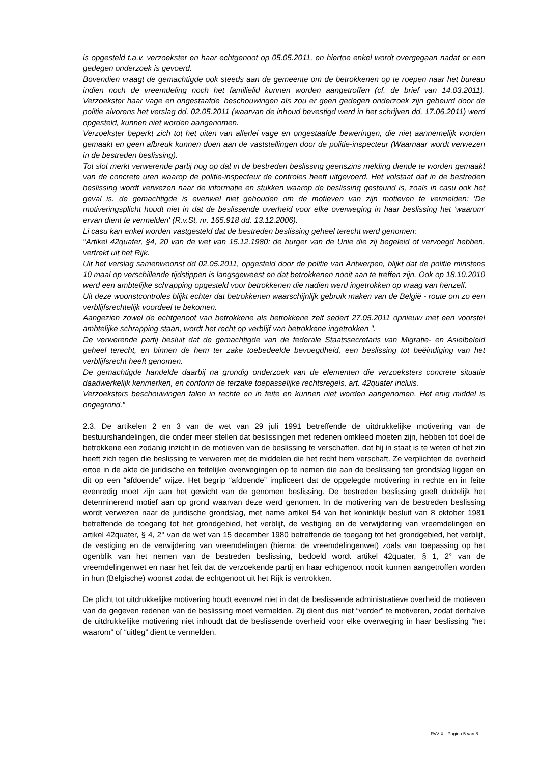is opgesteld t.a.v. verzoekster en haar echtgenoot op 05.05.2011, en hiertoe enkel wordt overgegaan nadat er een gedegen onderzoek is gevoerd.
Bovendien vraagt de gemachtigde ook steeds aan de gemeente om de betrokkenen op te roepen naar het bureau indien noch de vreemdeling noch het familielid kunnen worden aangetroffen (cf. de brief van 14.03.2011). Verzoekster haar vage en ongestaafde_beschouwingen als zou er geen gedegen onderzoek zijn gebeurd door de politie alvorens het verslag dd. 02.05.2011 (waarvan de inhoud bevestigd werd in het schrijven dd. 17.06.2011) werd opgesteld, kunnen niet worden aangenomen.
Verzoekster beperkt zich tot het uiten van allerlei vage en ongestaafde beweringen, die niet aannemelijk worden gemaakt en geen afbreuk kunnen doen aan de vaststellingen door de politie-inspecteur (Waarnaar wordt verwezen in de bestreden beslissing).
Tot slot merkt verwerende partij nog op dat in de bestreden beslissing geenszins melding diende te worden gemaakt van de concrete uren waarop de politie-inspecteur de controles heeft uitgevoerd. Het volstaat dat in de bestreden beslissing wordt verwezen naar de informatie en stukken waarop de beslissing gesteund is, zoals in casu ook het geval is. de gemachtigde is evenwel niet gehouden om de motieven van zijn motieven te vermelden: 'De motiveringsplicht houdt niet in dat de beslissende overheid voor elke overweging in haar beslissing het 'waarom' ervan dient te vermelden' (R.v.St, nr. 165.918 dd. 13.12.2006).
Li casu kan enkel worden vastgesteld dat de bestreden beslissing geheel terecht werd genomen:
"Artikel 42quater, §4, 20 van de wet van 15.12.1980: de burger van de Unie die zij begeleid of vervoegd hebben, vertrekt uit het Rijk.
Uit het verslag samenwoonst dd 02.05.2011, opgesteld door de politie van Antwerpen, blijkt dat de politie minstens 10 maal op verschillende tijdstippen is langsgeweest en dat betrokkenen nooit aan te treffen zijn. Ook op 18.10.2010 werd een ambtelijke schrapping opgesteld voor betrokkenen die nadien werd ingetrokken op vraag van henzelf.
Uit deze woonstcontroles blijkt echter dat betrokkenen waarschijnlijk gebruik maken van de België - route om zo een verblijfsrechtelijk voordeel te bekomen.
Aangezien zowel de echtgenoot van betrokkene als betrokkene zelf sedert 27.05.2011 opnieuw met een voorstel ambtelijke schrapping staan, wordt het recht op verblijf van betrokkene ingetrokken ".
De verwerende partij besluit dat de gemachtigde van de federale Staatssecretaris van Migratie- en Asielbeleid geheel terecht, en binnen de hem ter zake toebedeelde bevoegdheid, een beslissing tot beëindiging van het verblijfsrecht heeft genomen.
De gemachtigde handelde daarbij na grondig onderzoek van de elementen die verzoeksters concrete situatie daadwerkelijk kenmerken, en conform de terzake toepasselijke rechtsregels, art. 42quater incluis.
Verzoeksters beschouwingen falen in rechte en in feite en kunnen niet worden aangenomen. Het enig middel is ongegrond.”
2.3. De artikelen 2 en 3 van de wet van 29 juli 1991 betreffende de uitdrukkelijke motivering van de bestuurshandelingen, die onder meer stellen dat beslissingen met redenen omkleed moeten zijn, hebben tot doel de betrokkene een zodanig inzicht in de motieven van de beslissing te verschaffen, dat hij in staat is te weten of het zin heeft zich tegen die beslissing te verweren met de middelen die het recht hem verschaft. Ze verplichten de overheid ertoe in de akte de juridische en feitelijke overwegingen op te nemen die aan de beslissing ten grondslag liggen en dit op een “afdoende” wijze. Het begrip “afdoende” impliceert dat de opgelegde motivering in rechte en in feite evenredig moet zijn aan het gewicht van de genomen beslissing. De bestreden beslissing geeft duidelijk het determinerend motief aan op grond waarvan deze werd genomen. In de motivering van de bestreden beslissing wordt verwezen naar de juridische grondslag, met name artikel 54 van het koninklijk besluit van 8 oktober 1981 betreffende de toegang tot het grondgebied, het verblijf, de vestiging en de verwijdering van vreemdelingen en artikel 42quater, § 4, 2° van de wet van 15 december 1980 betreffende de toegang tot het grondgebied, het verblijf, de vestiging en de verwijdering van vreemdelingen (hierna: de vreemdelingenwet) zoals van toepassing op het ogenblik van het nemen van de bestreden beslissing, bedoeld wordt artikel 42quater, § 1, 2° van de vreemdelingenwet en naar het feit dat de verzoekende partij en haar echtgenoot nooit kunnen aangetroffen worden in hun (Belgische) woonst zodat de echtgenoot uit het Rijk is vertrokken.
De plicht tot uitdrukkelijke motivering houdt evenwel niet in dat de beslissende administratieve overheid de motieven van de gegeven redenen van de beslissing moet vermelden. Zij dient dus niet “verder” te motiveren, zodat derhalve de uitdrukkelijke motivering niet inhoudt dat de beslissende overheid voor elke overweging in haar beslissing “het waarom” of “uitleg” dient te vermelden.
RvV X - Pagina 5 van 8